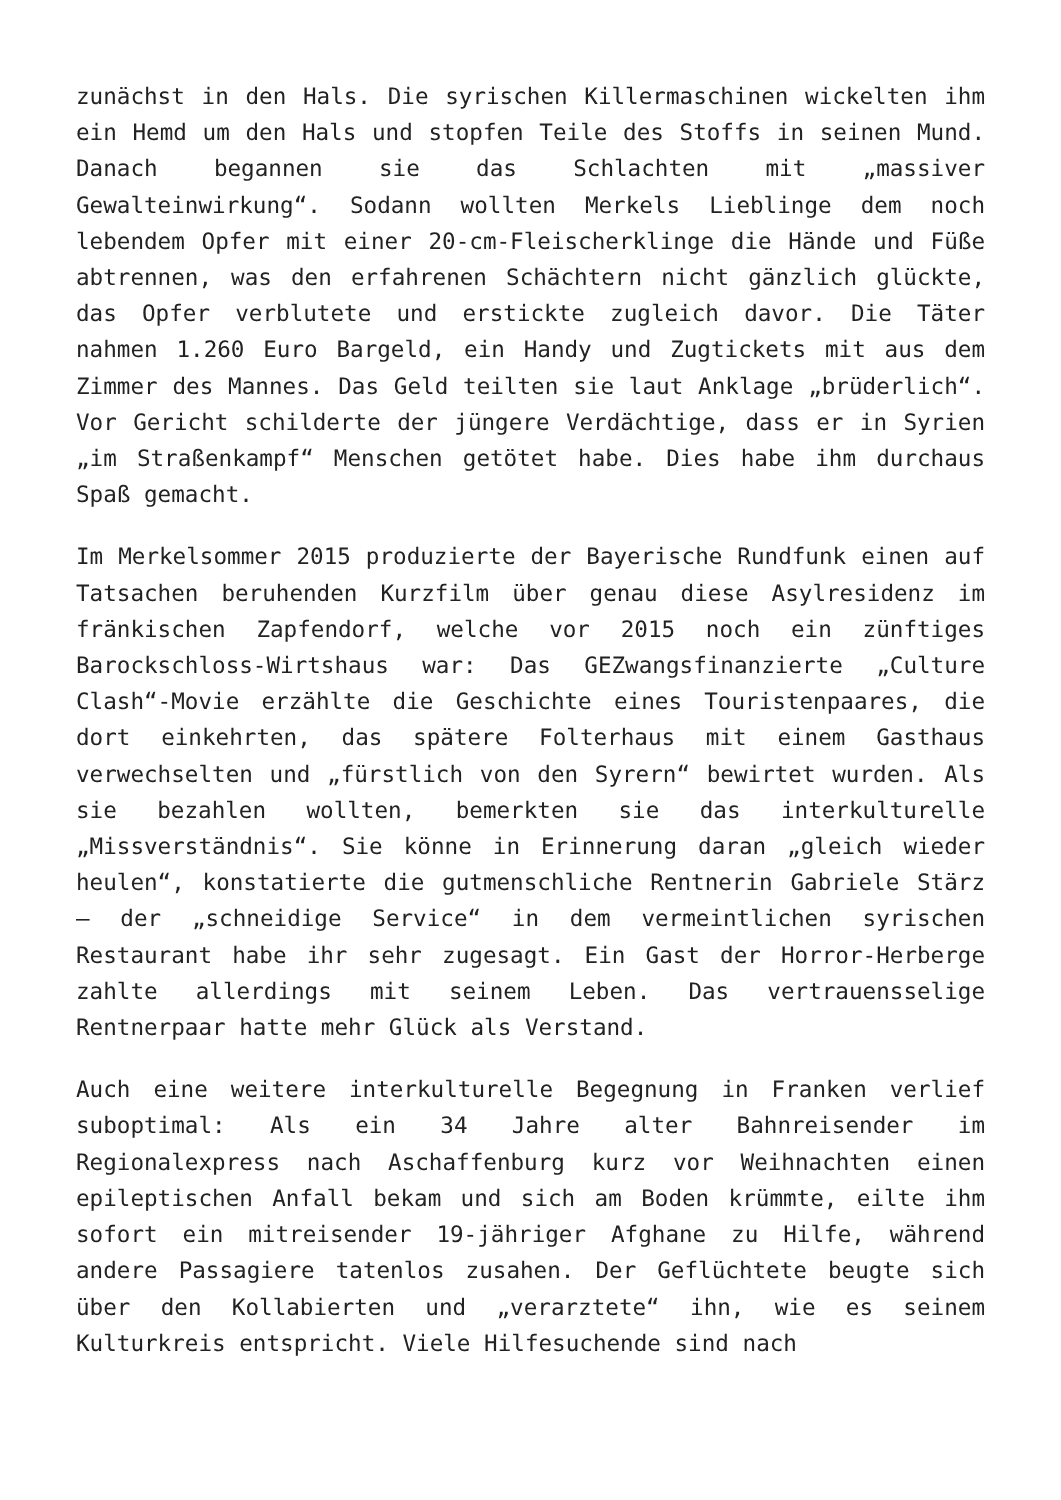zunächst in den Hals. Die syrischen Killermaschinen wickelten ihm ein Hemd um den Hals und stopfen Teile des Stoffs in seinen Mund. Danach begannen sie das Schlachten mit „massiver Gewalteinwirkung“. Sodann wollten Merkels Lieblinge dem noch lebendem Opfer mit einer 20-cm-Fleischerklinge die Hände und Füße abtrennen, was den erfahrenen Schächtern nicht gänzlich glückte, das Opfer verblutete und erstickte zugleich davor. Die Täter nahmen 1.260 Euro Bargeld, ein Handy und Zugtickets mit aus dem Zimmer des Mannes. Das Geld teilten sie laut Anklage „brüderlich“. Vor Gericht schilderte der jüngere Verdächtige, dass er in Syrien „im Straßenkampf“ Menschen getötet habe. Dies habe ihm durchaus Spaß gemacht.
Im Merkelsommer 2015 produzierte der Bayerische Rundfunk einen auf Tatsachen beruhenden Kurzfilm über genau diese Asylresidenz im fränkischen Zapfendorf, welche vor 2015 noch ein zünftiges Barockschloss-Wirtshaus war: Das GEZwangsfinanzierte „Culture Clash“-Movie erzählte die Geschichte eines Touristenpaares, die dort einkehrten, das spätere Folterhaus mit einem Gasthaus verwechselten und „fürstlich von den Syrern“ bewirtet wurden. Als sie bezahlen wollten, bemerkten sie das interkulturelle „Missverständnis“. Sie könne in Erinnerung daran „gleich wieder heulen“, konstatierte die gutmenschliche Rentnerin Gabriele Stärz – der „schneidige Service“ in dem vermeintlichen syrischen Restaurant habe ihr sehr zugesagt. Ein Gast der Horror-Herberge zahlte allerdings mit seinem Leben. Das vertrauensselige Rentnerpaar hatte mehr Glück als Verstand.
Auch eine weitere interkulturelle Begegnung in Franken verlief suboptimal: Als ein 34 Jahre alter Bahnreisender im Regionalexpress nach Aschaffenburg kurz vor Weihnachten einen epileptischen Anfall bekam und sich am Boden krümmte, eilte ihm sofort ein mitreisender 19-jähriger Afghane zu Hilfe, während andere Passagiere tatenlos zusahen. Der Geflüchtete beugte sich über den Kollabierten und „verarztete“ ihn, wie es seinem Kulturkreis entspricht. Viele Hilfesuchende sind nach